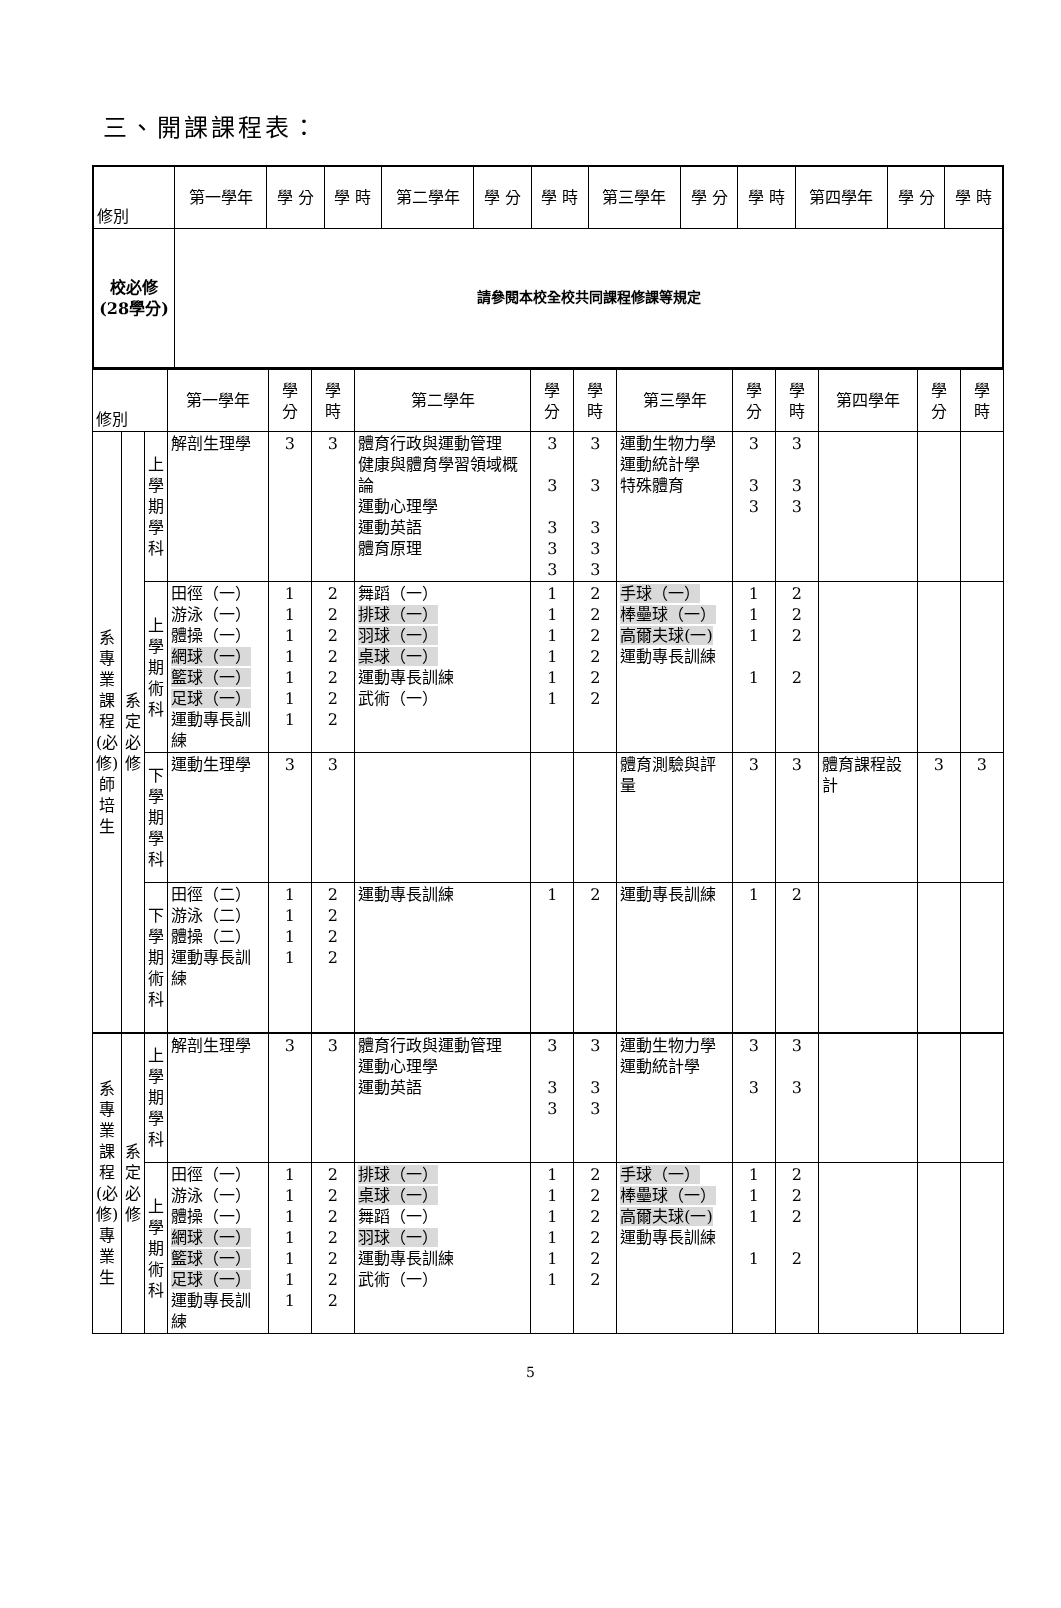三、開課課程表：
| 修別 | 第一學年 | 學 分 | 學 時 | 第二學年 | 學 分 | 學 時 | 第三學年 | 學 分 | 學 時 | 第四學年 | 學 分 | 學 時 |
| --- | --- | --- | --- | --- | --- | --- | --- | --- | --- | --- | --- | --- |
| 校必修 (28學分) | 請參閱本校全校共同課程修課等規定 | | | | | | | | | | | |
| 修別 | | | 第一學年 | 學 分 | 學 時 | 第二學年 | 學 分 | 學 時 | 第三學年 | 學 分 | 學 時 | 第四學年 | 學 分 | 學 時 |
| --- | --- | --- | --- | --- | --- | --- | --- | --- | --- | --- | --- | --- | --- | --- |
| 系專業課程(必修)師培生 | 系定必修 | 上學期學科 | 解剖生理學 | 3 | 3 | 體育行政與運動管理 健康與體育學習領域概論 運動心理學 運動英語 體育原理 | 3 3 3 3 3 | 3 3 3 3 3 | 運動生物力學 運動統計學 特殊體育 | 3 3 3 | 3 3 3 | | | |
| | | 上學期術科 | 田徑（一） 游泳（一） 體操（一） 網球（一） 籃球（一） 足球（一） 運動專長訓練 | 1 1 1 1 1 1 1 | 2 2 2 2 2 2 2 | 舞蹈（一） 排球（一） 羽球（一） 桌球（一） 運動專長訓練 武術（一） | 1 1 1 1 1 1 | 2 2 2 2 2 2 | 手球（一） 棒壘球（一） 高爾夫球(一) 運動專長訓練 | 1 1 1 1 | 2 2 2 2 | | | |
| | | 下學期學科 | 運動生理學 | 3 | 3 | | | | 體育測驗與評量 | 3 | 3 | 體育課程設計 | 3 | 3 |
| | | 下學期術科 | 田徑（二） 游泳（二） 體操（二） 運動專長訓練 | 1 1 1 1 | 2 2 2 2 | 運動專長訓練 | 1 | 2 | 運動專長訓練 | 1 | 2 | | | |
| 系專業課程(必修)專業生 | 系定必修 | 上學期學科 | 解剖生理學 | 3 | 3 | 體育行政與運動管理 運動心理學 運動英語 | 3 3 3 | 3 3 3 | 運動生物力學 運動統計學 | 3 3 | 3 3 | | | |
| | | 上學期術科 | 田徑（一） 游泳（一） 體操（一） 網球（一） 籃球（一） 足球（一） 運動專長訓練 | 1 1 1 1 1 1 1 | 2 2 2 2 2 2 2 | 排球（一） 桌球（一） 舞蹈（一） 羽球（一） 運動專長訓練 武術（一） | 1 1 1 1 1 1 | 2 2 2 2 2 2 | 手球（一） 棒壘球（一） 高爾夫球(一) 運動專長訓練 | 1 1 1 1 | 2 2 2 2 | | | |
5